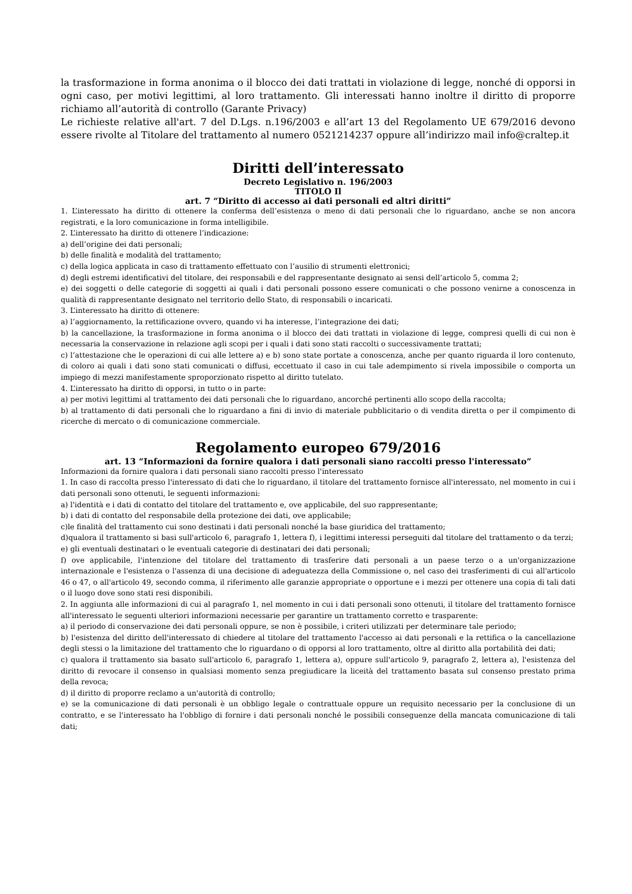la trasformazione in forma anonima o il blocco dei dati trattati in violazione di legge, nonché di opporsi in ogni caso, per motivi legittimi, al loro trattamento. Gli interessati hanno inoltre il diritto di proporre richiamo all’autorità di controllo (Garante Privacy)
Le richieste relative all'art. 7 del D.Lgs. n.196/2003 e all’art 13 del Regolamento UE 679/2016 devono essere rivolte al Titolare del trattamento al numero 0521214237 oppure all’indirizzo mail info@craltep.it
Diritti dell’interessato
Decreto Legislativo n. 196/2003
TITOLO Il
art. 7 “Diritto di accesso ai dati personali ed altri diritti”
1. L’interessato ha diritto di ottenere la conferma dell’esistenza o meno di dati personali che lo riguardano, anche se non ancora registrati, e la loro comunicazione in forma intelligibile.
2. L’interessato ha diritto di ottenere l’indicazione:
a) dell’origine dei dati personali;
b) delle finalità e modalità del trattamento;
c) della logica applicata in caso di trattamento effettuato con l’ausilio di strumenti elettronici;
d) degli estremi identificativi del titolare, dei responsabili e del rappresentante designato ai sensi dell’articolo 5, comma 2;
e) dei soggetti o delle categorie di soggetti ai quali i dati personali possono essere comunicati o che possono venirne a conoscenza in qualità di rappresentante designato nel territorio dello Stato, di responsabili o incaricati.
3. L’interessato ha diritto di ottenere:
a) l’aggiornamento, la rettificazione ovvero, quando vi ha interesse, l’integrazione dei dati;
b) la cancellazione, la trasformazione in forma anonima o il blocco dei dati trattati in violazione di legge, compresi quelli di cui non è necessaria la conservazione in relazione agli scopi per i quali i dati sono stati raccolti o successivamente trattati;
c) l’attestazione che le operazioni di cui alle lettere a) e b) sono state portate a conoscenza, anche per quanto riguarda il loro contenuto, di coloro ai quali i dati sono stati comunicati o diffusi, eccettuato il caso in cui tale adempimento si rivela impossibile o comporta un impiego di mezzi manifestamente sproporzionato rispetto al diritto tutelato.
4. L’interessato ha diritto di opporsi, in tutto o in parte:
a) per motivi legittimi al trattamento dei dati personali che lo riguardano, ancorché pertinenti allo scopo della raccolta;
b) al trattamento di dati personali che lo riguardano a fini di invio di materiale pubblicitario o di vendita diretta o per il compimento di ricerche di mercato o di comunicazione commerciale.
Regolamento europeo 679/2016
art. 13 “Informazioni da fornire qualora i dati personali siano raccolti presso l'interessato”
Informazioni da fornire qualora i dati personali siano raccolti presso l'interessato
1. In caso di raccolta presso l'interessato di dati che lo riguardano, il titolare del trattamento fornisce all'interessato, nel momento in cui i dati personali sono ottenuti, le seguenti informazioni:
a) l'identità e i dati di contatto del titolare del trattamento e, ove applicabile, del suo rappresentante;
b) i dati di contatto del responsabile della protezione dei dati, ove applicabile;
c)le finalità del trattamento cui sono destinati i dati personali nonché la base giuridica del trattamento;
d)qualora il trattamento si basi sull'articolo 6, paragrafo 1, lettera f), i legittimi interessi perseguiti dal titolare del trattamento o da terzi;
e) gli eventuali destinatari o le eventuali categorie di destinatari dei dati personali;
f) ove applicabile, l'intenzione del titolare del trattamento di trasferire dati personali a un paese terzo o a un'organizzazione internazionale e l'esistenza o l'assenza di una decisione di adeguatezza della Commissione o, nel caso dei trasferimenti di cui all'articolo 46 o 47, o all'articolo 49, secondo comma, il riferimento alle garanzie appropriate o opportune e i mezzi per ottenere una copia di tali dati o il luogo dove sono stati resi disponibili.
2. In aggiunta alle informazioni di cui al paragrafo 1, nel momento in cui i dati personali sono ottenuti, il titolare del trattamento fornisce all'interessato le seguenti ulteriori informazioni necessarie per garantire un trattamento corretto e trasparente:
a) il periodo di conservazione dei dati personali oppure, se non è possibile, i criteri utilizzati per determinare tale periodo;
b) l'esistenza del diritto dell'interessato di chiedere al titolare del trattamento l'accesso ai dati personali e la rettifica o la cancellazione degli stessi o la limitazione del trattamento che lo riguardano o di opporsi al loro trattamento, oltre al diritto alla portabilità dei dati;
c) qualora il trattamento sia basato sull'articolo 6, paragrafo 1, lettera a), oppure sull'articolo 9, paragrafo 2, lettera a), l'esistenza del diritto di revocare il consenso in qualsiasi momento senza pregiudicare la liceità del trattamento basata sul consenso prestato prima della revoca;
d) il diritto di proporre reclamo a un'autorità di controllo;
e) se la comunicazione di dati personali è un obbligo legale o contrattuale oppure un requisito necessario per la conclusione di un contratto, e se l'interessato ha l'obbligo di fornire i dati personali nonché le possibili conseguenze della mancata comunicazione di tali dati;